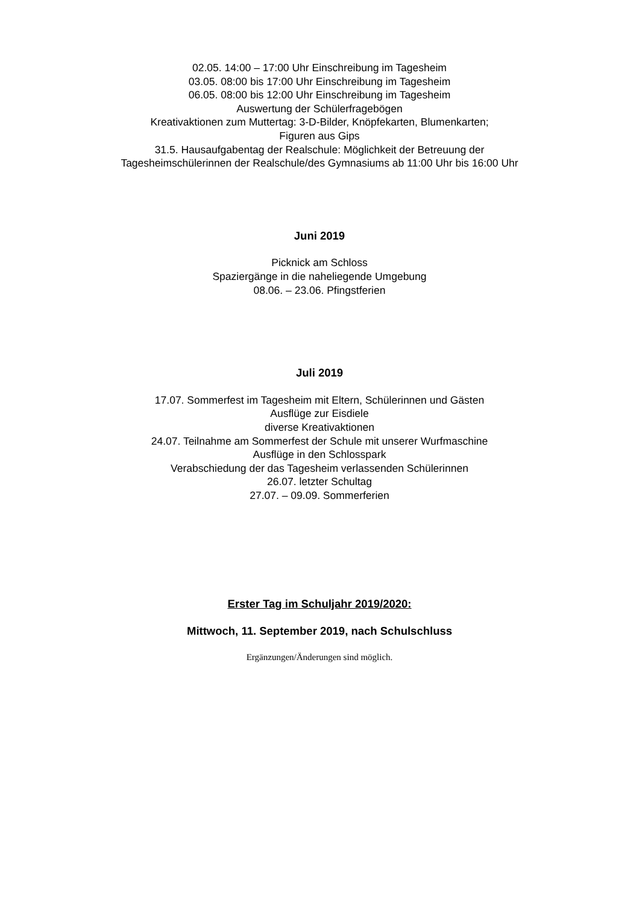02.05. 14:00 – 17:00 Uhr Einschreibung im Tagesheim
03.05. 08:00 bis 17:00 Uhr Einschreibung im Tagesheim
06.05. 08:00 bis 12:00 Uhr Einschreibung im Tagesheim
Auswertung der Schülerfragebögen
Kreativaktionen zum Muttertag: 3-D-Bilder, Knöpfekarten, Blumenkarten;
Figuren aus Gips
31.5. Hausaufgabentag der Realschule: Möglichkeit der Betreuung der
Tagesheimschülerinnen der Realschule/des Gymnasiums ab 11:00 Uhr bis 16:00 Uhr
Juni 2019
Picknick am Schloss
Spaziergänge in die naheliegende Umgebung
08.06. – 23.06. Pfingstferien
Juli 2019
17.07. Sommerfest im Tagesheim mit Eltern, Schülerinnen und Gästen
Ausflüge zur Eisdiele
diverse Kreativaktionen
24.07. Teilnahme am Sommerfest der Schule mit unserer Wurfmaschine
Ausflüge in den Schlosspark
Verabschiedung der das Tagesheim verlassenden Schülerinnen
26.07. letzter Schultag
27.07. – 09.09. Sommerferien
Erster Tag im Schuljahr 2019/2020:
Mittwoch, 11. September 2019, nach Schulschluss
Ergänzungen/Änderungen sind möglich.